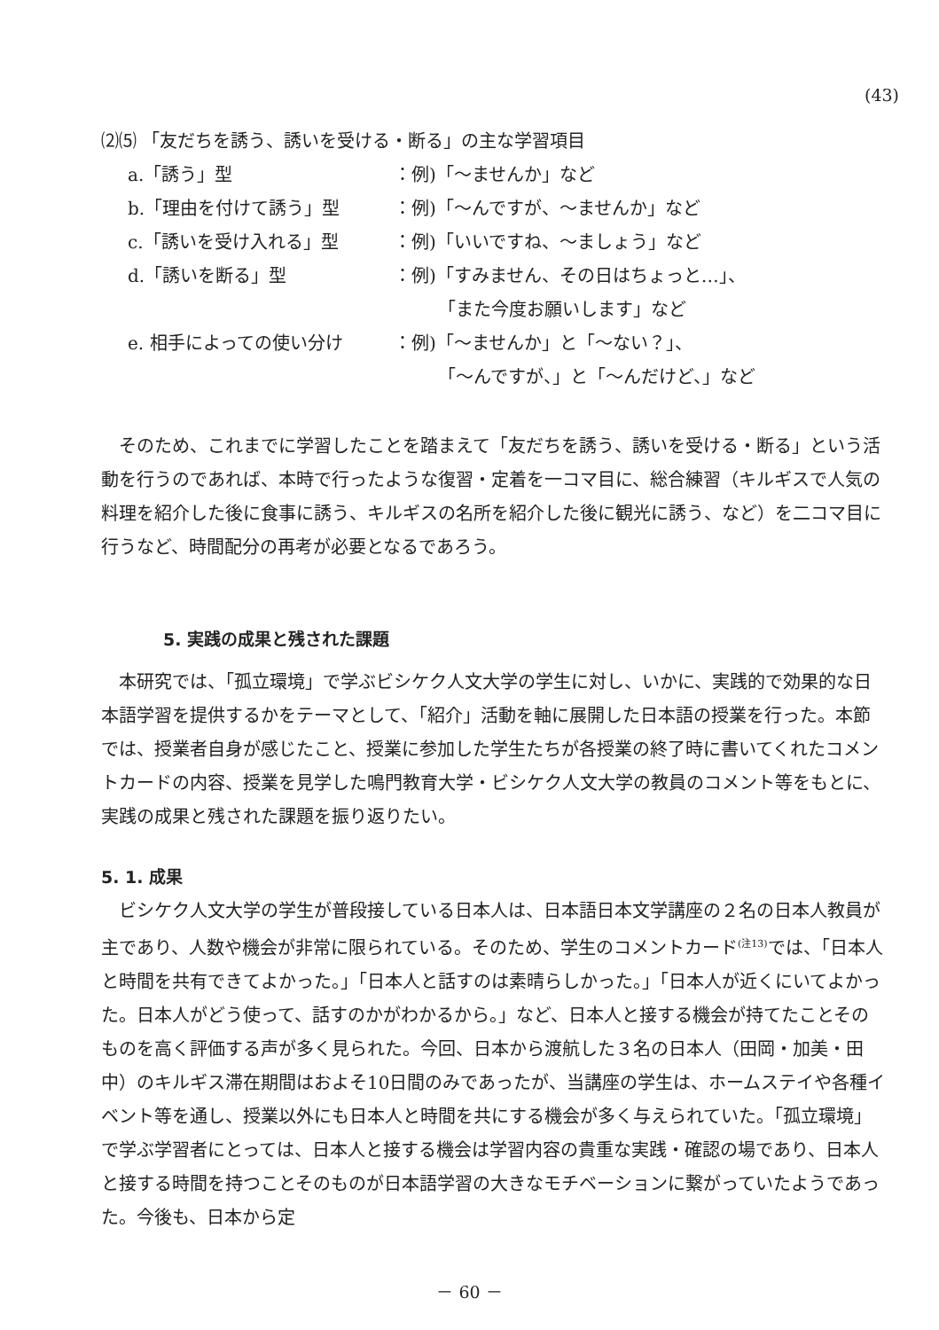(43)
⑵⑸ 「友だちを誘う、誘いを受ける・断る」の主な学習項目
a.「誘う」型 ：例)「～ませんか」など
b.「理由を付けて誘う」型 ：例)「～んですが、～ませんか」など
c.「誘いを受け入れる」型 ：例)「いいですね、～ましょう」など
d.「誘いを断る」型 ：例)「すみません、その日はちょっと…」、
　　　「また今度お願いします」など
e. 相手によっての使い分け ：例)「～ませんか」と「～ない？」、
　　　「～んですが、」と「～んだけど、」など
そのため、これまでに学習したことを踏まえて「友だちを誘う、誘いを受ける・断る」という活動を行うのであれば、本時で行ったような復習・定着を一コマ目に、総合練習（キルギスで人気の料理を紹介した後に食事に誘う、キルギスの名所を紹介した後に観光に誘う、など）を二コマ目に行うなど、時間配分の再考が必要となるであろう。
5. 実践の成果と残された課題
本研究では、「孤立環境」で学ぶビシケク人文大学の学生に対し、いかに、実践的で効果的な日本語学習を提供するかをテーマとして、「紹介」活動を軸に展開した日本語の授業を行った。本節では、授業者自身が感じたこと、授業に参加した学生たちが各授業の終了時に書いてくれたコメントカードの内容、授業を見学した鳴門教育大学・ビシケク人文大学の教員のコメント等をもとに、実践の成果と残された課題を振り返りたい。
5. 1. 成果
ビシケク人文大学の学生が普段接している日本人は、日本語日本文学講座の２名の日本人教員が主であり、人数や機会が非常に限られている。そのため、学生のコメントカード<sup>(注13)</sup>では、「日本人と時間を共有できてよかった。」「日本人と話すのは素晴らしかった。」「日本人が近くにいてよかった。日本人がどう使って、話すのかがわかるから。」など、日本人と接する機会が持てたことそのものを高く評価する声が多く見られた。今回、日本から渡航した３名の日本人（田岡・加美・田中）のキルギス滞在期間はおよそ10日間のみであったが、当講座の学生は、ホームステイや各種イベント等を通し、授業以外にも日本人と時間を共にする機会が多く与えられていた。「孤立環境」で学ぶ学習者にとっては、日本人と接する機会は学習内容の貴重な実践・確認の場であり、日本人と接する時間を持つことそのものが日本語学習の大きなモチベーションに繋がっていたようであった。今後も、日本から定
－ 60 －